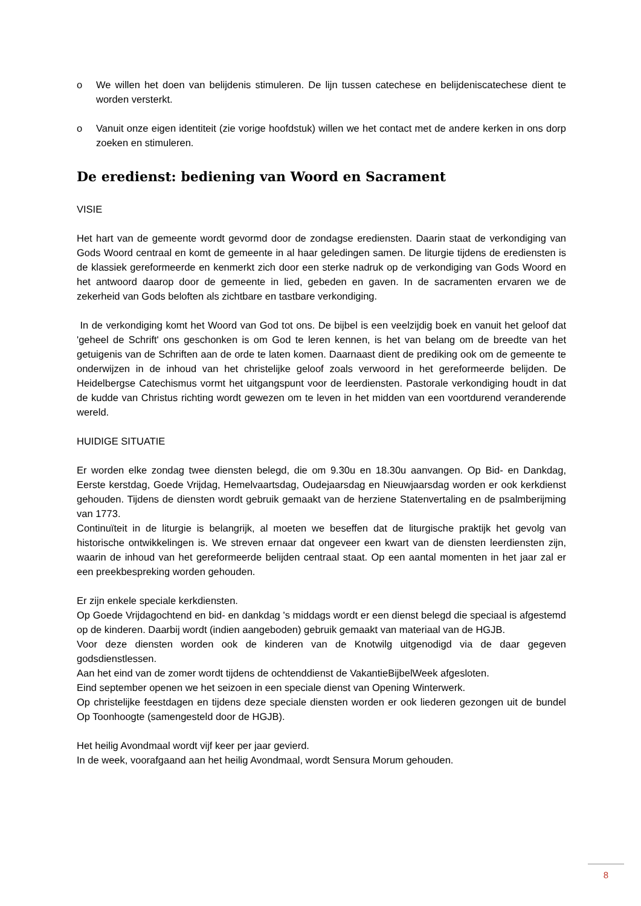o We willen het doen van belijdenis stimuleren. De lijn tussen catechese en belijdeniscatechese dient te worden versterkt.
o Vanuit onze eigen identiteit (zie vorige hoofdstuk) willen we het contact met de andere kerken in ons dorp zoeken en stimuleren.
De eredienst: bediening van Woord en Sacrament
VISIE
Het hart van de gemeente wordt gevormd door de zondagse erediensten. Daarin staat de verkondiging van Gods Woord centraal en komt de gemeente in al haar geledingen samen. De liturgie tijdens de erediensten is de klassiek gereformeerde en kenmerkt zich door een sterke nadruk op de verkondiging van Gods Woord en het antwoord daarop door de gemeente in lied, gebeden en gaven. In de sacramenten ervaren we de zekerheid van Gods beloften als zichtbare en tastbare verkondiging.
In de verkondiging komt het Woord van God tot ons. De bijbel is een veelzijdig boek en vanuit het geloof dat 'geheel de Schrift' ons geschonken is om God te leren kennen, is het van belang om de breedte van het getuigenis van de Schriften aan de orde te laten komen. Daarnaast dient de prediking ook om de gemeente te onderwijzen in de inhoud van het christelijke geloof zoals verwoord in het gereformeerde belijden. De Heidelbergse Catechismus vormt het uitgangspunt voor de leerdiensten. Pastorale verkondiging houdt in dat de kudde van Christus richting wordt gewezen om te leven in het midden van een voortdurend veranderende wereld.
HUIDIGE SITUATIE
Er worden elke zondag twee diensten belegd, die om 9.30u en 18.30u aanvangen. Op Bid- en Dankdag, Eerste kerstdag, Goede Vrijdag, Hemelvaartsdag, Oudejaarsdag en Nieuwjaarsdag worden er ook kerkdienst gehouden. Tijdens de diensten wordt gebruik gemaakt van de herziene Statenvertaling en de psalmberijming van 1773.
Continuïteit in de liturgie is belangrijk, al moeten we beseffen dat de liturgische praktijk het gevolg van historische ontwikkelingen is. We streven ernaar dat ongeveer een kwart van de diensten leerdiensten zijn, waarin de inhoud van het gereformeerde belijden centraal staat. Op een aantal momenten in het jaar zal er een preekbespreking worden gehouden.
Er zijn enkele speciale kerkdiensten.
Op Goede Vrijdagochtend en bid- en dankdag 's middags wordt er een dienst belegd die speciaal is afgestemd op de kinderen. Daarbij wordt (indien aangeboden) gebruik gemaakt van materiaal van de HGJB.
Voor deze diensten worden ook de kinderen van de Knotwilg uitgenodigd via de daar gegeven godsdienstlessen.
Aan het eind van de zomer wordt tijdens de ochtenddienst de VakantieBijbelWeek afgesloten.
Eind september openen we het seizoen in een speciale dienst van Opening Winterwerk.
Op christelijke feestdagen en tijdens deze speciale diensten worden er ook liederen gezongen uit de bundel Op Toonhoogte (samengesteld door de HGJB).
Het heilig Avondmaal wordt vijf keer per jaar gevierd.
In de week, voorafgaand aan het heilig Avondmaal, wordt Sensura Morum gehouden.
8